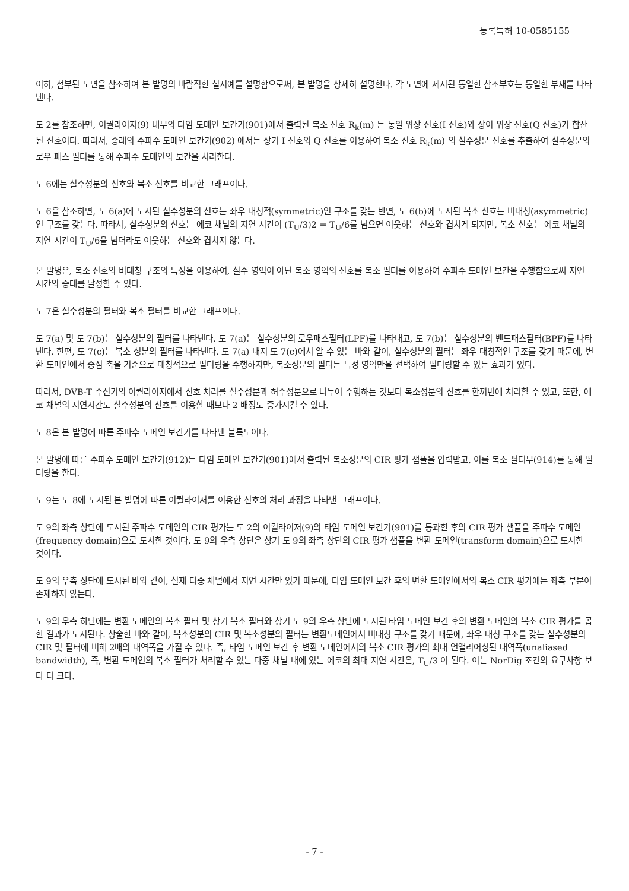등록특허 10-0585155
이하, 첨부된 도면을 참조하여 본 발명의 바람직한 실시예를 설명함으로써, 본 발명을 상세히 설명한다. 각 도면에 제시된 동일한 참조부호는 동일한 부재를 나타낸다.
도 2를 참조하면, 이퀄라이저(9) 내부의 타임 도메인 보간기(901)에서 출력된 복소 신호 R<sub>k</sub>(m) 는 동일 위상 신호(I 신호)와 상이 위상 신호(Q 신호)가 합산된 신호이다. 따라서, 종래의 주파수 도메인 보간기(902) 에서는 상기 I 신호와 Q 신호를 이용하여 복소 신호 R<sub>k</sub>(m) 의 실수성분 신호를 추출하여 실수성분의 로우 패스 필터를 통해 주파수 도메인의 보간을 처리한다.
도 6에는 실수성분의 신호와 복소 신호를 비교한 그래프이다.
도 6을 참조하면, 도 6(a)에 도시된 실수성분의 신호는 좌우 대칭적(symmetric)인 구조를 갖는 반면, 도 6(b)에 도시된 복소 신호는 비대칭(asymmetric)인 구조를 갖는다. 따라서, 실수성분의 신호는 에코 채널의 지연 시간이 (T<sub>U</sub>/3)2 = T<sub>U</sub>/6를 넘으면 이웃하는 신호와 겹치게 되지만, 복소 신호는 에코 채널의 지연 시간이 T<sub>U</sub>/6을 넘더라도 이웃하는 신호와 겹치지 않는다.
본 발명은, 복소 신호의 비대칭 구조의 특성을 이용하여, 실수 영역이 아닌 복소 영역의 신호를 복소 필터를 이용하여 주파수 도메인 보간을 수행함으로써 지연 시간의 증대를 달성할 수 있다.
도 7은 실수성분의 필터와 복소 필터를 비교한 그래프이다.
도 7(a) 및 도 7(b)는 실수성분의 필터를 나타낸다. 도 7(a)는 실수성분의 로우패스필터(LPF)를 나타내고, 도 7(b)는 실수성분의 밴드패스필터(BPF)를 나타낸다. 한편, 도 7(c)는 복소 성분의 필터를 나타낸다. 도 7(a) 내지 도 7(c)에서 알 수 있는 바와 같이, 실수성분의 필터는 좌우 대칭적인 구조를 갖기 때문에, 변환 도메인에서 중심 축을 기준으로 대칭적으로 필터링을 수행하지만, 복소성분의 필터는 특정 영역만을 선택하여 필터링할 수 있는 효과가 있다.
따라서, DVB-T 수신기의 이퀄라이저에서 신호 처리를 실수성분과 허수성분으로 나누어 수행하는 것보다 복소성분의 신호를 한꺼번에 처리할 수 있고, 또한, 에코 채널의 지연시간도 실수성분의 신호를 이용할 때보다 2 배정도 증가시킬 수 있다.
도 8은 본 발명에 따른 주파수 도메인 보간기를 나타낸 블록도이다.
본 발명에 따른 주파수 도메인 보간기(912)는 타임 도메인 보간기(901)에서 출력된 복소성분의 CIR 평가 샘플을 입력받고, 이를 복소 필터부(914)를 통해 필터링을 한다.
도 9는 도 8에 도시된 본 발명에 따른 이퀄라이저를 이용한 신호의 처리 과정을 나타낸 그래프이다.
도 9의 좌측 상단에 도시된 주파수 도메인의 CIR 평가는 도 2의 이퀄라이저(9)의 타임 도메인 보간기(901)를 통과한 후의 CIR 평가 샘플을 주파수 도메인(frequency domain)으로 도시한 것이다. 도 9의 우측 상단은 상기 도 9의 좌측 상단의 CIR 평가 샘플을 변환 도메인(transform domain)으로 도시한 것이다.
도 9의 우측 상단에 도시된 바와 같이, 실제 다중 채널에서 지연 시간만 있기 때문에, 타임 도메인 보간 후의 변환 도메인에서의 복소 CIR 평가에는 좌측 부분이 존재하지 않는다.
도 9의 우측 하단에는 변환 도메인의 복소 필터 및 상기 복소 필터와 상기 도 9의 우측 상단에 도시된 타임 도메인 보간 후의 변환 도메인의 복소 CIR 평가를 곱한 결과가 도시된다. 상술한 바와 같이, 복소성분의 CIR 및 복소성분의 필터는 변환도메인에서 비대칭 구조를 갖기 때문에, 좌우 대칭 구조를 갖는 실수성분의 CIR 및 필터에 비해 2배의 대역폭을 가질 수 있다. 즉, 타임 도메인 보간 후 변환 도메인에서의 복소 CIR 평가의 최대 언앨리어싱된 대역폭(unaliased bandwidth), 즉, 변환 도메인의 복소 필터가 처리할 수 있는 다중 채널 내에 있는 에코의 최대 지연 시간은, T<sub>U</sub>/3 이 된다. 이는 NorDig 조건의 요구사항 보다 더 크다.
- 7 -